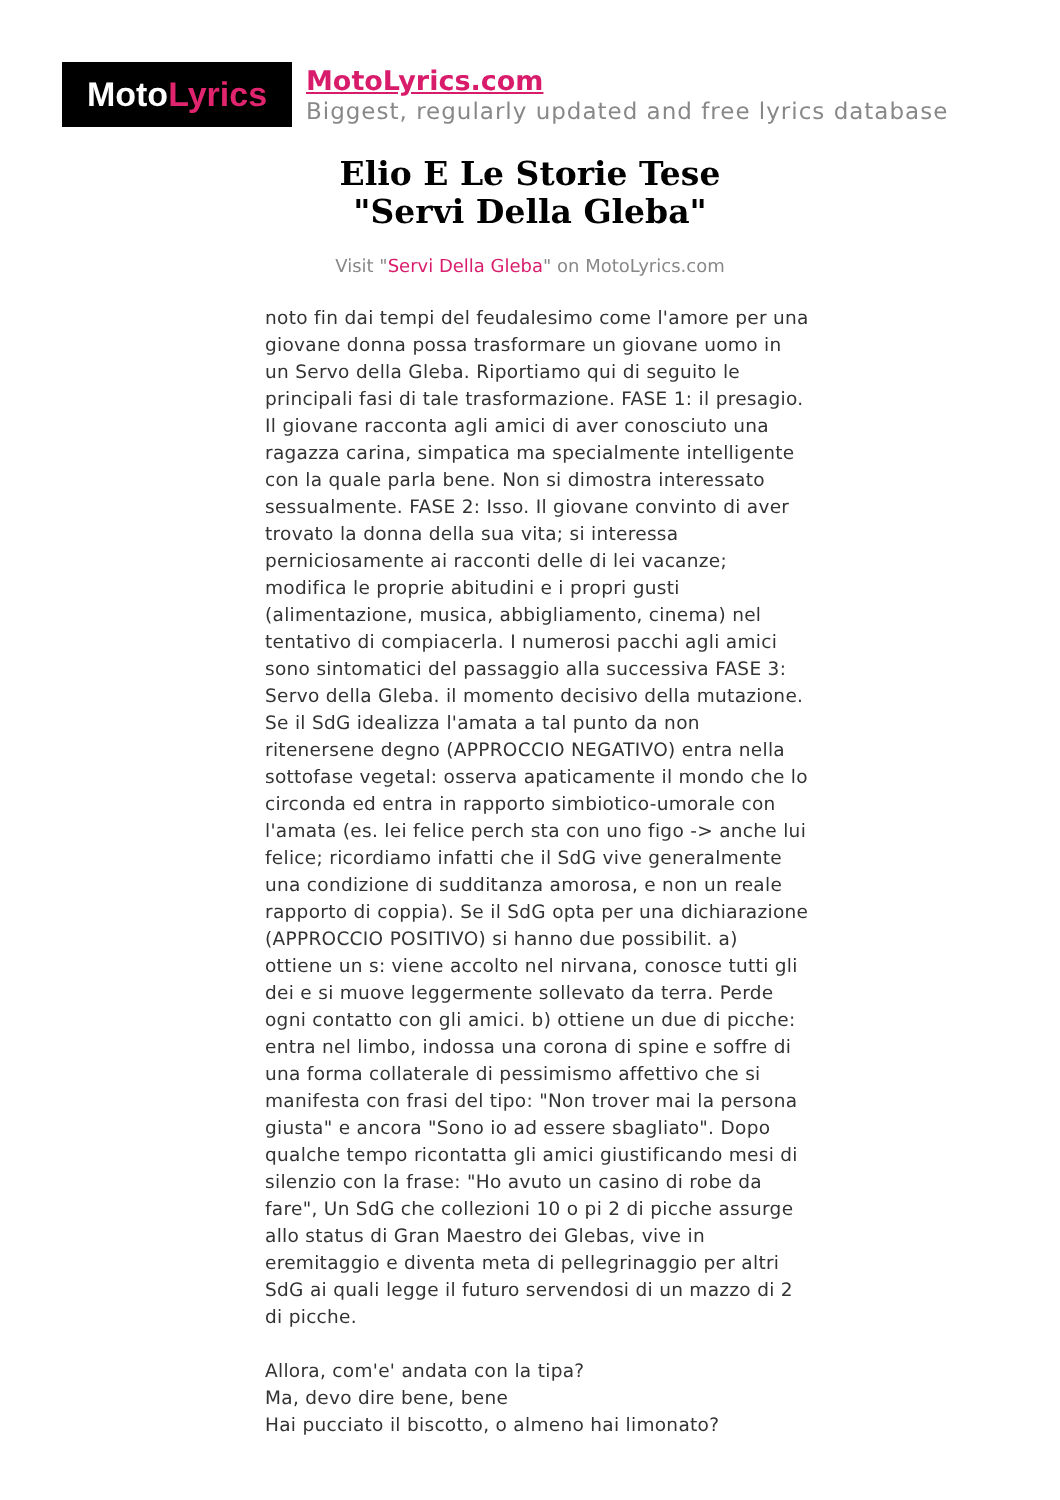Moto Lyrics
MotoLyrics.com
Biggest, regularly updated and free lyrics database
Elio E Le Storie Tese
"Servi Della Gleba"
Visit "Servi Della Gleba" on MotoLyrics.com
noto fin dai tempi del feudalesimo come l'amore per una giovane donna possa trasformare un giovane uomo in un Servo della Gleba. Riportiamo qui di seguito le principali fasi di tale trasformazione. FASE 1: il presagio. Il giovane racconta agli amici di aver conosciuto una ragazza carina, simpatica ma specialmente intelligente con la quale parla bene. Non si dimostra interessato sessualmente. FASE 2: Isso. Il giovane convinto di aver trovato la donna della sua vita; si interessa perniciosamente ai racconti delle di lei vacanze; modifica le proprie abitudini e i propri gusti (alimentazione, musica, abbigliamento, cinema) nel tentativo di compiacerla. I numerosi pacchi agli amici sono sintomatici del passaggio alla successiva FASE 3: Servo della Gleba. il momento decisivo della mutazione. Se il SdG idealizza l'amata a tal punto da non ritenersene degno (APPROCCIO NEGATIVO) entra nella sottofase vegetal: osserva apaticamente il mondo che lo circonda ed entra in rapporto simbiotico-umorale con l'amata (es. lei felice perch sta con uno figo -> anche lui felice; ricordiamo infatti che il SdG vive generalmente una condizione di sudditanza amorosa, e non un reale rapporto di coppia). Se il SdG opta per una dichiarazione (APPROCCIO POSITIVO) si hanno due possibilit. a) ottiene un s: viene accolto nel nirvana, conosce tutti gli dei e si muove leggermente sollevato da terra. Perde ogni contatto con gli amici. b) ottiene un due di picche: entra nel limbo, indossa una corona di spine e soffre di una forma collaterale di pessimismo affettivo che si manifesta con frasi del tipo: "Non trover mai la persona giusta" e ancora "Sono io ad essere sbagliato". Dopo qualche tempo ricontatta gli amici giustificando mesi di silenzio con la frase: "Ho avuto un casino di robe da fare", Un SdG che collezioni 10 o pi 2 di picche assurge allo status di Gran Maestro dei Glebas, vive in eremitaggio e diventa meta di pellegrinaggio per altri SdG ai quali legge il futuro servendosi di un mazzo di 2 di picche.
Allora, com'e' andata con la tipa?
Ma, devo dire bene, bene
Hai pucciato il biscotto, o almeno hai limonato?